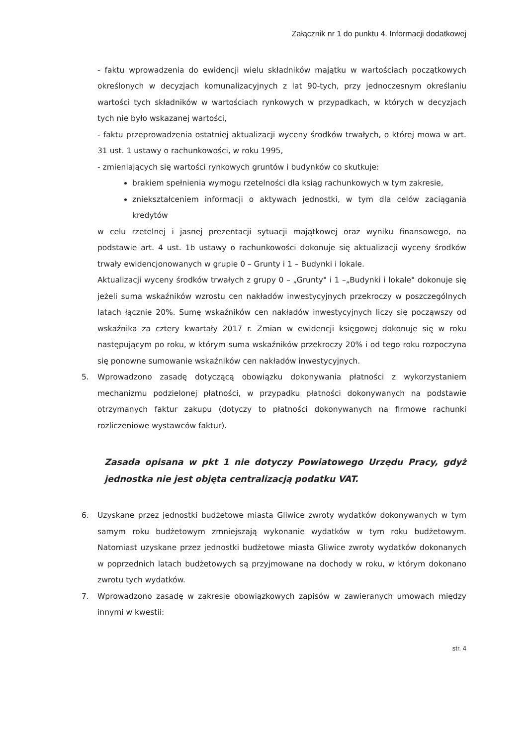Załącznik nr 1 do punktu 4. Informacji dodatkowej
- faktu wprowadzenia do ewidencji wielu składników majątku w wartościach początkowych określonych w decyzjach komunalizacyjnych z lat 90-tych, przy jednoczesnym określaniu wartości tych składników w wartościach rynkowych w przypadkach, w których w decyzjach tych nie było wskazanej wartości,
- faktu przeprowadzenia ostatniej aktualizacji wyceny środków trwałych, o której mowa w art. 31 ust. 1 ustawy o rachunkowości, w roku 1995,
- zmieniających się wartości rynkowych gruntów i budynków co skutkuje:
brakiem spełnienia wymogu rzetelności dla ksiąg rachunkowych w tym zakresie,
zniekształceniem informacji o aktywach jednostki, w tym dla celów zaciągania kredytów
w celu rzetelnej i jasnej prezentacji sytuacji majątkowej oraz wyniku finansowego, na podstawie art. 4 ust. 1b ustawy o rachunkowości dokonuje się aktualizacji wyceny środków trwały ewidencjonowanych w grupie 0 – Grunty i 1 – Budynki i lokale.
Aktualizacji wyceny środków trwałych z grupy 0 – „Grunty" i 1 –„Budynki i lokale" dokonuje się jeżeli suma wskaźników wzrostu cen nakładów inwestycyjnych przekroczy w poszczególnych latach łącznie 20%. Sumę wskaźników cen nakładów inwestycyjnych liczy się począwszy od wskaźnika za cztery kwartały 2017 r. Zmian w ewidencji księgowej dokonuje się w roku następującym po roku, w którym suma wskaźników przekroczy 20% i od tego roku rozpoczyna się ponowne sumowanie wskaźników cen nakładów inwestycyjnych.
5. Wprowadzono zasadę dotyczącą obowiązku dokonywania płatności z wykorzystaniem mechanizmu podzielonej płatności, w przypadku płatności dokonywanych na podstawie otrzymanych faktur zakupu (dotyczy to płatności dokonywanych na firmowe rachunki rozliczeniowe wystawców faktur).
Zasada opisana w pkt 1 nie dotyczy Powiatowego Urzędu Pracy, gdyż jednostka nie jest objęta centralizacją podatku VAT.
6. Uzyskane przez jednostki budżetowe miasta Gliwice zwroty wydatków dokonywanych w tym samym roku budżetowym zmniejszają wykonanie wydatków w tym roku budżetowym. Natomiast uzyskane przez jednostki budżetowe miasta Gliwice zwroty wydatków dokonanych w poprzednich latach budżetowych są przyjmowane na dochody w roku, w którym dokonano zwrotu tych wydatków.
7. Wprowadzono zasadę w zakresie obowiązkowych zapisów w zawieranych umowach między innymi w kwestii:
str. 4